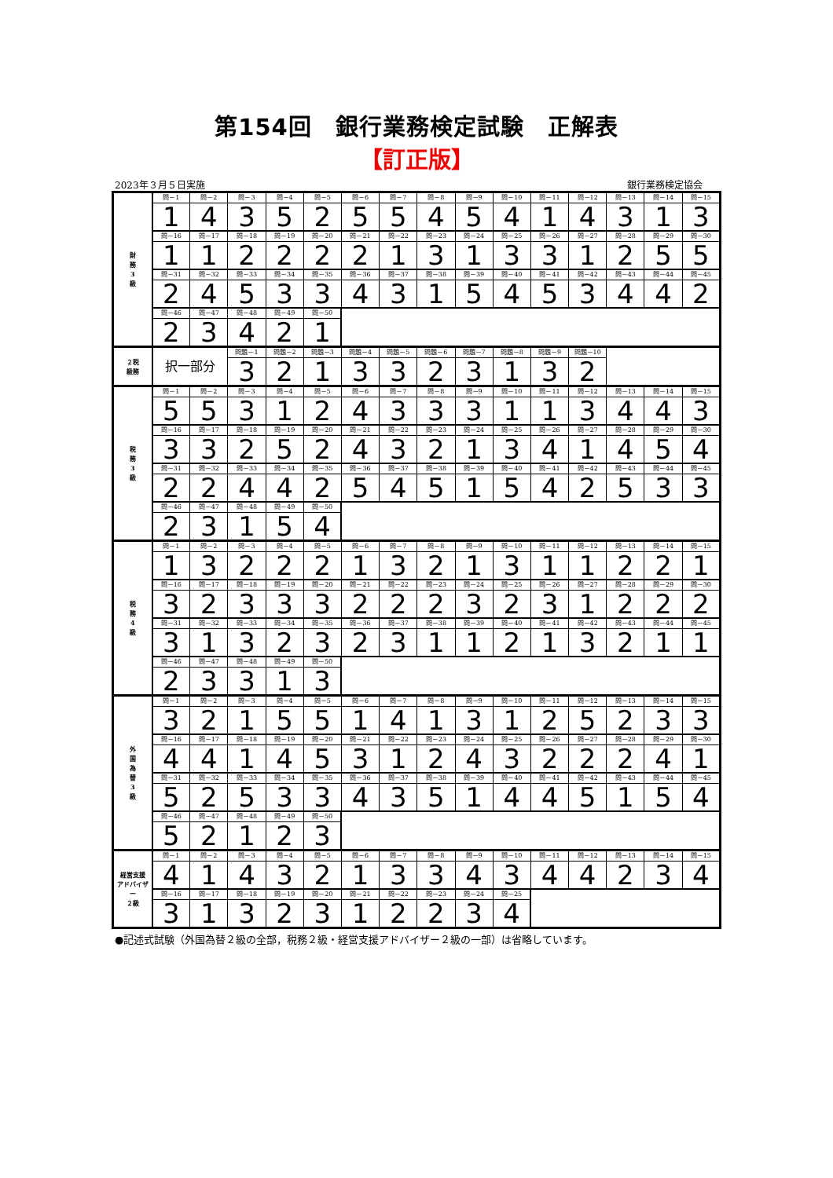第154回　銀行業務検定試験　正解表
【訂正版】
2023年３月５日実施 銀行業務検定協会
| 財 務 3 級 | 問－1 | 問－2 | 問－3 | 問－4 | 問－5 | 問－6 | 問－7 | 問－8 | 問－9 | 問－10 | 問－11 | 問－12 | 問－13 | 問－14 | 問－15 |
| | 1 | 4 | 3 | 5 | 2 | 5 | 5 | 4 | 5 | 4 | 1 | 4 | 3 | 1 | 3 |
| | 問－16 | 問－17 | 問－18 | 問－19 | 問－20 | 問－21 | 問－22 | 問－23 | 問－24 | 問－25 | 問－26 | 問－27 | 問－28 | 問－29 | 問－30 |
| | 1 | 1 | 2 | 2 | 2 | 2 | 1 | 3 | 1 | 3 | 3 | 1 | 2 | 5 | 5 |
| | 問－31 | 問－32 | 問－33 | 問－34 | 問－35 | 問－36 | 問－37 | 問－38 | 問－39 | 問－40 | 問－41 | 問－42 | 問－43 | 問－44 | 問－45 |
| | 2 | 4 | 5 | 3 | 3 | 4 | 3 | 1 | 5 | 4 | 5 | 3 | 4 | 4 | 2 |
| | 問－46 | 問－47 | 問－48 | 問－49 | 問－50 | | | | | | | | | | |
| | 2 | 3 | 4 | 2 | 1 | | | | | | | | | | |
| ２税 級務 | 択一部分 | | 問題－1 | 問題－2 | 問題－3 | 問題－4 | 問題－5 | 問題－6 | 問題－7 | 問題－8 | 問題－9 | 問題－10 | | | |
| | | | 3 | 2 | 1 | 3 | 3 | 2 | 3 | 1 | 3 | 2 | | | |
| 税 務 3 級 | 問－1 | 問－2 | 問－3 | 問－4 | 問－5 | 問－6 | 問－7 | 問－8 | 問－9 | 問－10 | 問－11 | 問－12 | 問－13 | 問－14 | 問－15 |
| | 5 | 5 | 3 | 1 | 2 | 4 | 3 | 3 | 3 | 1 | 1 | 3 | 4 | 4 | 3 |
| | 問－16 | 問－17 | 問－18 | 問－19 | 問－20 | 問－21 | 問－22 | 問－23 | 問－24 | 問－25 | 問－26 | 問－27 | 問－28 | 問－29 | 問－30 |
| | 3 | 3 | 2 | 5 | 2 | 4 | 3 | 2 | 1 | 3 | 4 | 1 | 4 | 5 | 4 |
| | 問－31 | 問－32 | 問－33 | 問－34 | 問－35 | 問－36 | 問－37 | 問－38 | 問－39 | 問－40 | 問－41 | 問－42 | 問－43 | 問－44 | 問－45 |
| | 2 | 2 | 4 | 4 | 2 | 5 | 4 | 5 | 1 | 5 | 4 | 2 | 5 | 3 | 3 |
| | 問－46 | 問－47 | 問－48 | 問－49 | 問－50 | | | | | | | | | | |
| | 2 | 3 | 1 | 5 | 4 | | | | | | | | | | |
| 税 務 4 級 | 問－1 | 問－2 | 問－3 | 問－4 | 問－5 | 問－6 | 問－7 | 問－8 | 問－9 | 問－10 | 問－11 | 問－12 | 問－13 | 問－14 | 問－15 |
| | 1 | 3 | 2 | 2 | 2 | 1 | 3 | 2 | 1 | 3 | 1 | 1 | 2 | 2 | 1 |
| | 問－16 | 問－17 | 問－18 | 問－19 | 問－20 | 問－21 | 問－22 | 問－23 | 問－24 | 問－25 | 問－26 | 問－27 | 問－28 | 問－29 | 問－30 |
| | 3 | 2 | 3 | 3 | 3 | 2 | 2 | 2 | 3 | 2 | 3 | 1 | 2 | 2 | 2 |
| | 問－31 | 問－32 | 問－33 | 問－34 | 問－35 | 問－36 | 問－37 | 問－38 | 問－39 | 問－40 | 問－41 | 問－42 | 問－43 | 問－44 | 問－45 |
| | 3 | 1 | 3 | 2 | 3 | 2 | 3 | 1 | 1 | 2 | 1 | 3 | 2 | 1 | 1 |
| | 問－46 | 問－47 | 問－48 | 問－49 | 問－50 | | | | | | | | | | |
| | 2 | 3 | 3 | 1 | 3 | | | | | | | | | | |
| 外 国 為 替 3 級 | 問－1 | 問－2 | 問－3 | 問－4 | 問－5 | 問－6 | 問－7 | 問－8 | 問－9 | 問－10 | 問－11 | 問－12 | 問－13 | 問－14 | 問－15 |
| | 3 | 2 | 1 | 5 | 5 | 1 | 4 | 1 | 3 | 1 | 2 | 5 | 2 | 3 | 3 |
| | 問－16 | 問－17 | 問－18 | 問－19 | 問－20 | 問－21 | 問－22 | 問－23 | 問－24 | 問－25 | 問－26 | 問－27 | 問－28 | 問－29 | 問－30 |
| | 4 | 4 | 1 | 4 | 5 | 3 | 1 | 2 | 4 | 3 | 2 | 2 | 2 | 4 | 1 |
| | 問－31 | 問－32 | 問－33 | 問－34 | 問－35 | 問－36 | 問－37 | 問－38 | 問－39 | 問－40 | 問－41 | 問－42 | 問－43 | 問－44 | 問－45 |
| | 5 | 2 | 5 | 3 | 3 | 4 | 3 | 5 | 1 | 4 | 4 | 5 | 1 | 5 | 4 |
| | 問－46 | 問－47 | 問－48 | 問－49 | 問－50 | | | | | | | | | | |
| | 5 | 2 | 1 | 2 | 3 | | | | | | | | | | |
| 経営支援 アドバイザー ２級 | 問－1 | 問－2 | 問－3 | 問－4 | 問－5 | 問－6 | 問－7 | 問－8 | 問－9 | 問－10 | 問－11 | 問－12 | 問－13 | 問－14 | 問－15 |
| | 4 | 1 | 4 | 3 | 2 | 1 | 3 | 3 | 4 | 3 | 4 | 4 | 2 | 3 | 4 |
| | 問－16 | 問－17 | 問－18 | 問－19 | 問－20 | 問－21 | 問－22 | 問－23 | 問－24 | 問－25 | | | | | |
| | 3 | 1 | 3 | 2 | 3 | 1 | 2 | 2 | 3 | 4 | | | | | |
●記述式試験（外国為替２級の全部，税務２級・経営支援アドバイザー２級の一部）は省略しています。